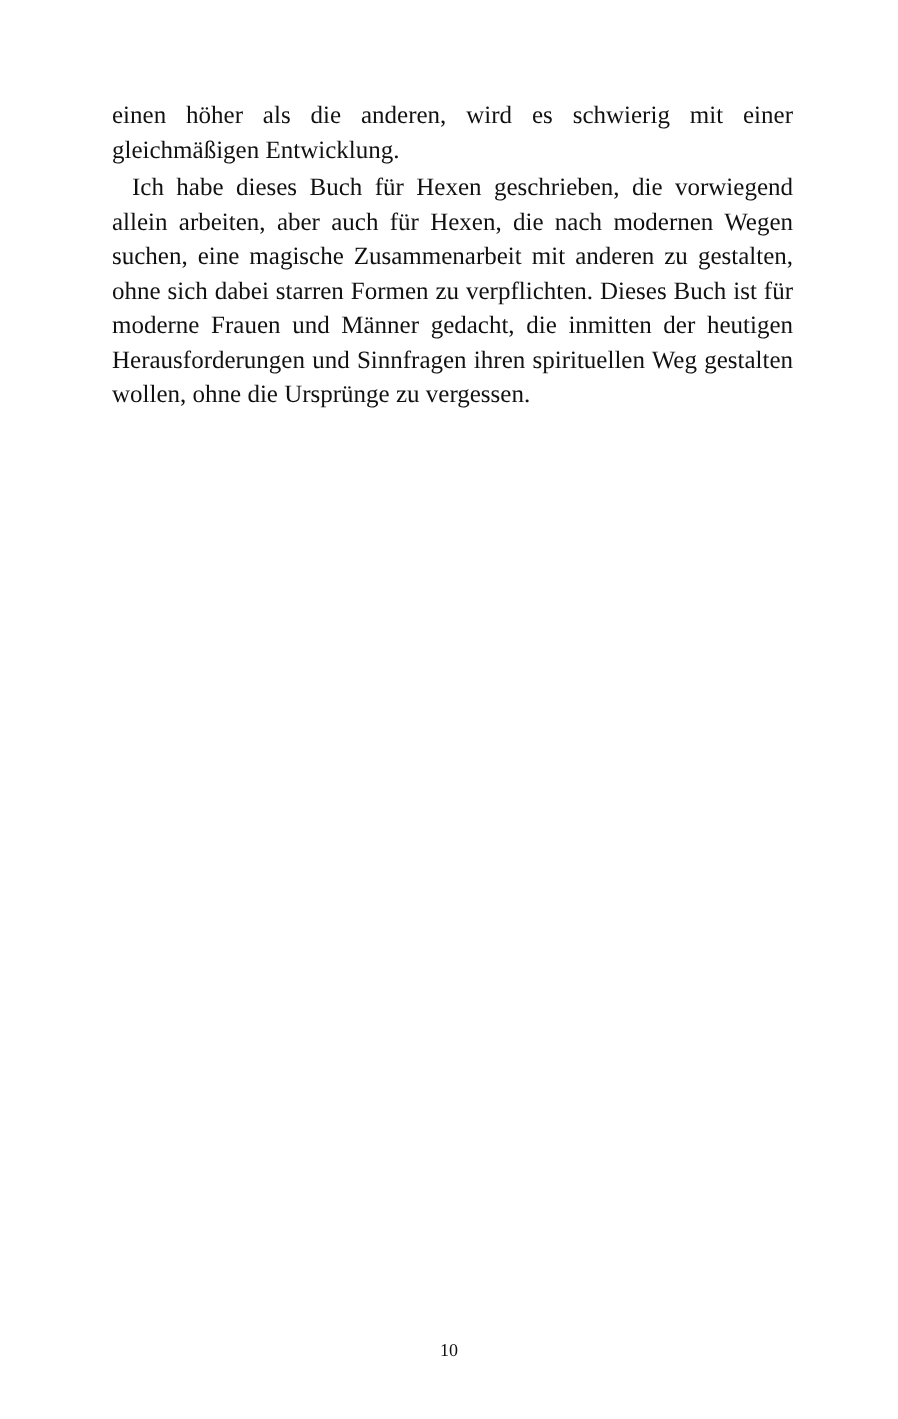einen höher als die anderen, wird es schwierig mit einer gleichmäßigen Entwicklung.
Ich habe dieses Buch für Hexen geschrieben, die vorwiegend allein arbeiten, aber auch für Hexen, die nach modernen Wegen suchen, eine magische Zusammenarbeit mit anderen zu gestalten, ohne sich dabei starren Formen zu verpflichten. Dieses Buch ist für moderne Frauen und Männer gedacht, die inmitten der heutigen Herausforderungen und Sinnfragen ihren spirituellen Weg gestalten wollen, ohne die Ursprünge zu vergessen.
10